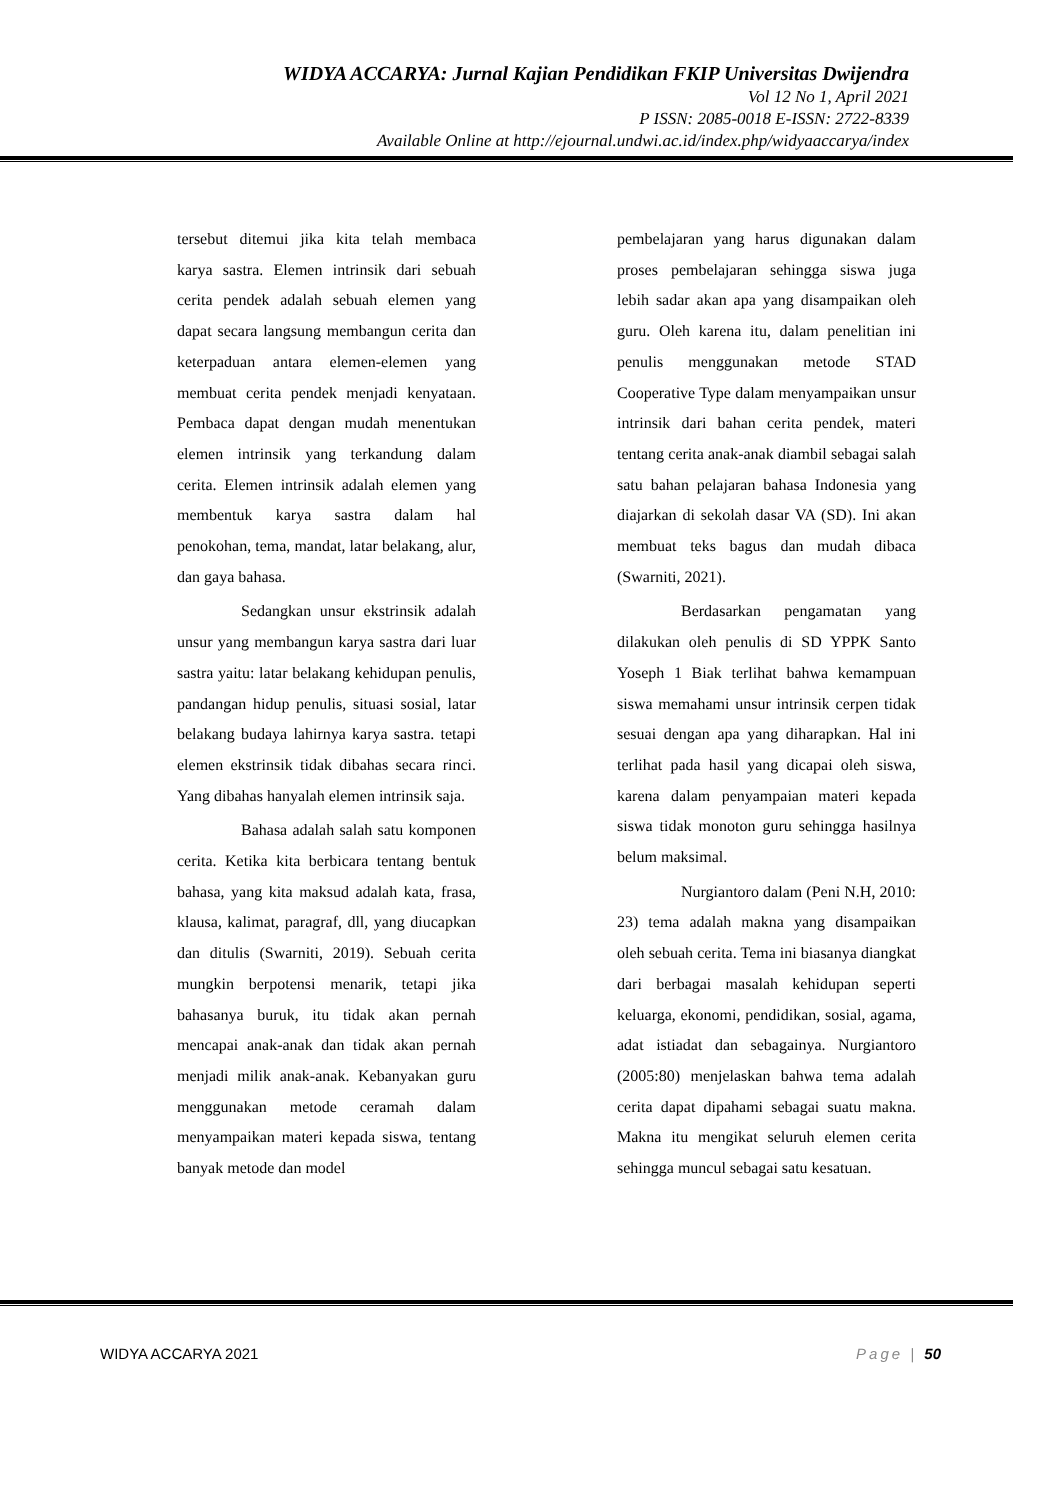WIDYA ACCARYA: Jurnal Kajian Pendidikan FKIP Universitas Dwijendra
Vol 12 No 1, April 2021
P ISSN: 2085-0018 E-ISSN: 2722-8339
Available Online at http://ejournal.undwi.ac.id/index.php/widyaaccarya/index
tersebut ditemui jika kita telah membaca karya sastra. Elemen intrinsik dari sebuah cerita pendek adalah sebuah elemen yang dapat secara langsung membangun cerita dan keterpaduan antara elemen-elemen yang membuat cerita pendek menjadi kenyataan. Pembaca dapat dengan mudah menentukan elemen intrinsik yang terkandung dalam cerita. Elemen intrinsik adalah elemen yang membentuk karya sastra dalam hal penokohan, tema, mandat, latar belakang, alur, dan gaya bahasa.
Sedangkan unsur ekstrinsik adalah unsur yang membangun karya sastra dari luar sastra yaitu: latar belakang kehidupan penulis, pandangan hidup penulis, situasi sosial, latar belakang budaya lahirnya karya sastra. tetapi elemen ekstrinsik tidak dibahas secara rinci. Yang dibahas hanyalah elemen intrinsik saja.
Bahasa adalah salah satu komponen cerita. Ketika kita berbicara tentang bentuk bahasa, yang kita maksud adalah kata, frasa, klausa, kalimat, paragraf, dll, yang diucapkan dan ditulis (Swarniti, 2019). Sebuah cerita mungkin berpotensi menarik, tetapi jika bahasanya buruk, itu tidak akan pernah mencapai anak-anak dan tidak akan pernah menjadi milik anak-anak. Kebanyakan guru menggunakan metode ceramah dalam menyampaikan materi kepada siswa, tentang banyak metode dan model
pembelajaran yang harus digunakan dalam proses pembelajaran sehingga siswa juga lebih sadar akan apa yang disampaikan oleh guru. Oleh karena itu, dalam penelitian ini penulis menggunakan metode STAD Cooperative Type dalam menyampaikan unsur intrinsik dari bahan cerita pendek, materi tentang cerita anak-anak diambil sebagai salah satu bahan pelajaran bahasa Indonesia yang diajarkan di sekolah dasar VA (SD). Ini akan membuat teks bagus dan mudah dibaca (Swarniti, 2021).
Berdasarkan pengamatan yang dilakukan oleh penulis di SD YPPK Santo Yoseph 1 Biak terlihat bahwa kemampuan siswa memahami unsur intrinsik cerpen tidak sesuai dengan apa yang diharapkan. Hal ini terlihat pada hasil yang dicapai oleh siswa, karena dalam penyampaian materi kepada siswa tidak monoton guru sehingga hasilnya belum maksimal.
Nurgiantoro dalam (Peni N.H, 2010: 23) tema adalah makna yang disampaikan oleh sebuah cerita. Tema ini biasanya diangkat dari berbagai masalah kehidupan seperti keluarga, ekonomi, pendidikan, sosial, agama, adat istiadat dan sebagainya. Nurgiantoro (2005:80) menjelaskan bahwa tema adalah cerita dapat dipahami sebagai suatu makna. Makna itu mengikat seluruh elemen cerita sehingga muncul sebagai satu kesatuan.
WIDYA ACCARYA 2021 Page | 50